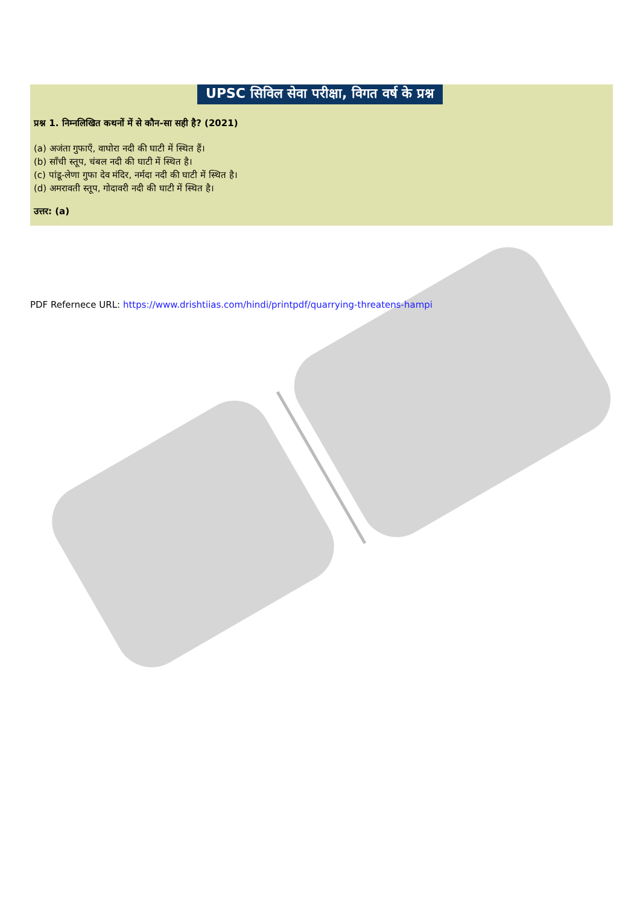UPSC सिविल सेवा परीक्षा, विगत वर्ष के प्रश्न
प्रश्न 1. निम्नलिखित कथनों में से कौन-सा सही है? (2021)
(a) अजंता गुफाएँ, वाघोरा नदी की घाटी में स्थित हैं।
(b) साँची स्तूप, चंबल नदी की घाटी में स्थित है।
(c) पांडू-लेणा गुफा देव मंदिर, नर्मदा नदी की घाटी में स्थित है।
(d) अमरावती स्तूप, गोदावरी नदी की घाटी में स्थित है।
उत्तर: (a)
PDF Refernece URL: https://www.drishtiias.com/hindi/printpdf/quarrying-threatens-hampi